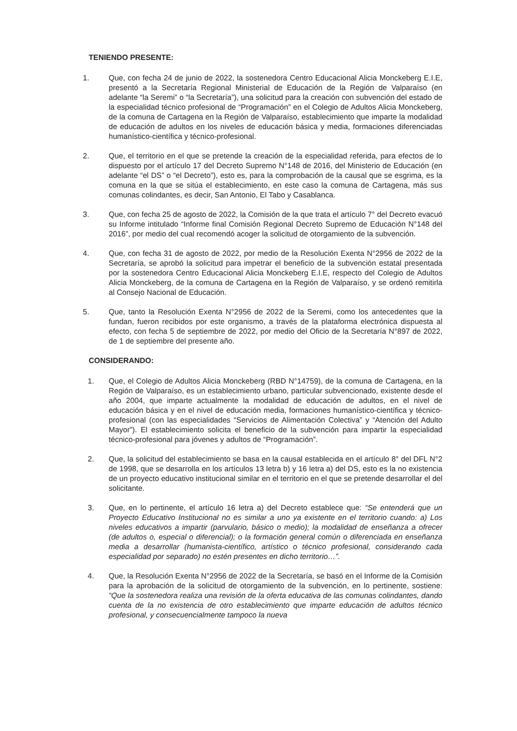TENIENDO PRESENTE:
1. Que, con fecha 24 de junio de 2022, la sostenedora Centro Educacional Alicia Monckeberg E.I.E, presentó a la Secretaría Regional Ministerial de Educación de la Región de Valparaíso (en adelante “la Seremi” o “la Secretaría”), una solicitud para la creación con subvención del estado de la especialidad técnico profesional de “Programación” en el Colegio de Adultos Alicia Monckeberg, de la comuna de Cartagena en la Región de Valparaíso, establecimiento que imparte la modalidad de educación de adultos en los niveles de educación básica y media, formaciones diferenciadas humanístico-científica y técnico-profesional.
2. Que, el territorio en el que se pretende la creación de la especialidad referida, para efectos de lo dispuesto por el artículo 17 del Decreto Supremo N°148 de 2016, del Ministerio de Educación (en adelante “el DS” o “el Decreto”), esto es, para la comprobación de la causal que se esgrima, es la comuna en la que se sitúa el establecimiento, en este caso la comuna de Cartagena, más sus comunas colindantes, es decir, San Antonio, El Tabo y Casablanca.
3. Que, con fecha 25 de agosto de 2022, la Comisión de la que trata el artículo 7° del Decreto evacuó su Informe intitulado “Informe final Comisión Regional Decreto Supremo de Educación N°148 del 2016”, por medio del cual recomendó acoger la solicitud de otorgamiento de la subvención.
4. Que, con fecha 31 de agosto de 2022, por medio de la Resolución Exenta N°2956 de 2022 de la Secretaría, se aprobó la solicitud para impetrar el beneficio de la subvención estatal presentada por la sostenedora Centro Educacional Alicia Monckeberg E.I.E, respecto del Colegio de Adultos Alicia Monckeberg, de la comuna de Cartagena en la Región de Valparaíso, y se ordenó remitirla al Consejo Nacional de Educación.
5. Que, tanto la Resolución Exenta N°2956 de 2022 de la Seremi, como los antecedentes que la fundan, fueron recibidos por este organismo, a través de la plataforma electrónica dispuesta al efecto, con fecha 5 de septiembre de 2022, por medio del Oficio de la Secretaría N°897 de 2022, de 1 de septiembre del presente año.
CONSIDERANDO:
1. Que, el Colegio de Adultos Alicia Monckeberg (RBD N°14759), de la comuna de Cartagena, en la Región de Valparaíso, es un establecimiento urbano, particular subvencionado, existente desde el año 2004, que imparte actualmente la modalidad de educación de adultos, en el nivel de educación básica y en el nivel de educación media, formaciones humanístico-científica y técnico-profesional (con las especialidades “Servicios de Alimentación Colectiva” y “Atención del Adulto Mayor”). El establecimiento solicita el beneficio de la subvención para impartir la especialidad técnico-profesional para jóvenes y adultos de “Programación”.
2. Que, la solicitud del establecimiento se basa en la causal establecida en el artículo 8° del DFL N°2 de 1998, que se desarrolla en los artículos 13 letra b) y 16 letra a) del DS, esto es la no existencia de un proyecto educativo institucional similar en el territorio en el que se pretende desarrollar el del solicitante.
3. Que, en lo pertinente, el artículo 16 letra a) del Decreto establece que: “Se entenderá que un Proyecto Educativo Institucional no es similar a uno ya existente en el territorio cuando: a) Los niveles educativos a impartir (parvulario, básico o medio); la modalidad de enseñanza a ofrecer (de adultos o, especial o diferencial); o la formación general común o diferenciada en enseñanza media a desarrollar (humanista-científico, artístico o técnico profesional, considerando cada especialidad por separado) no estén presentes en dicho territorio…”.
4. Que, la Resolución Exenta N°2956 de 2022 de la Secretaría, se basó en el Informe de la Comisión para la aprobación de la solicitud de otorgamiento de la subvención, en lo pertinente, sostiene: “Que la sostenedora realiza una revisión de la oferta educativa de las comunas colindantes, dando cuenta de la no existencia de otro establecimiento que imparte educación de adultos técnico profesional, y consecuencialmente tampoco la nueva